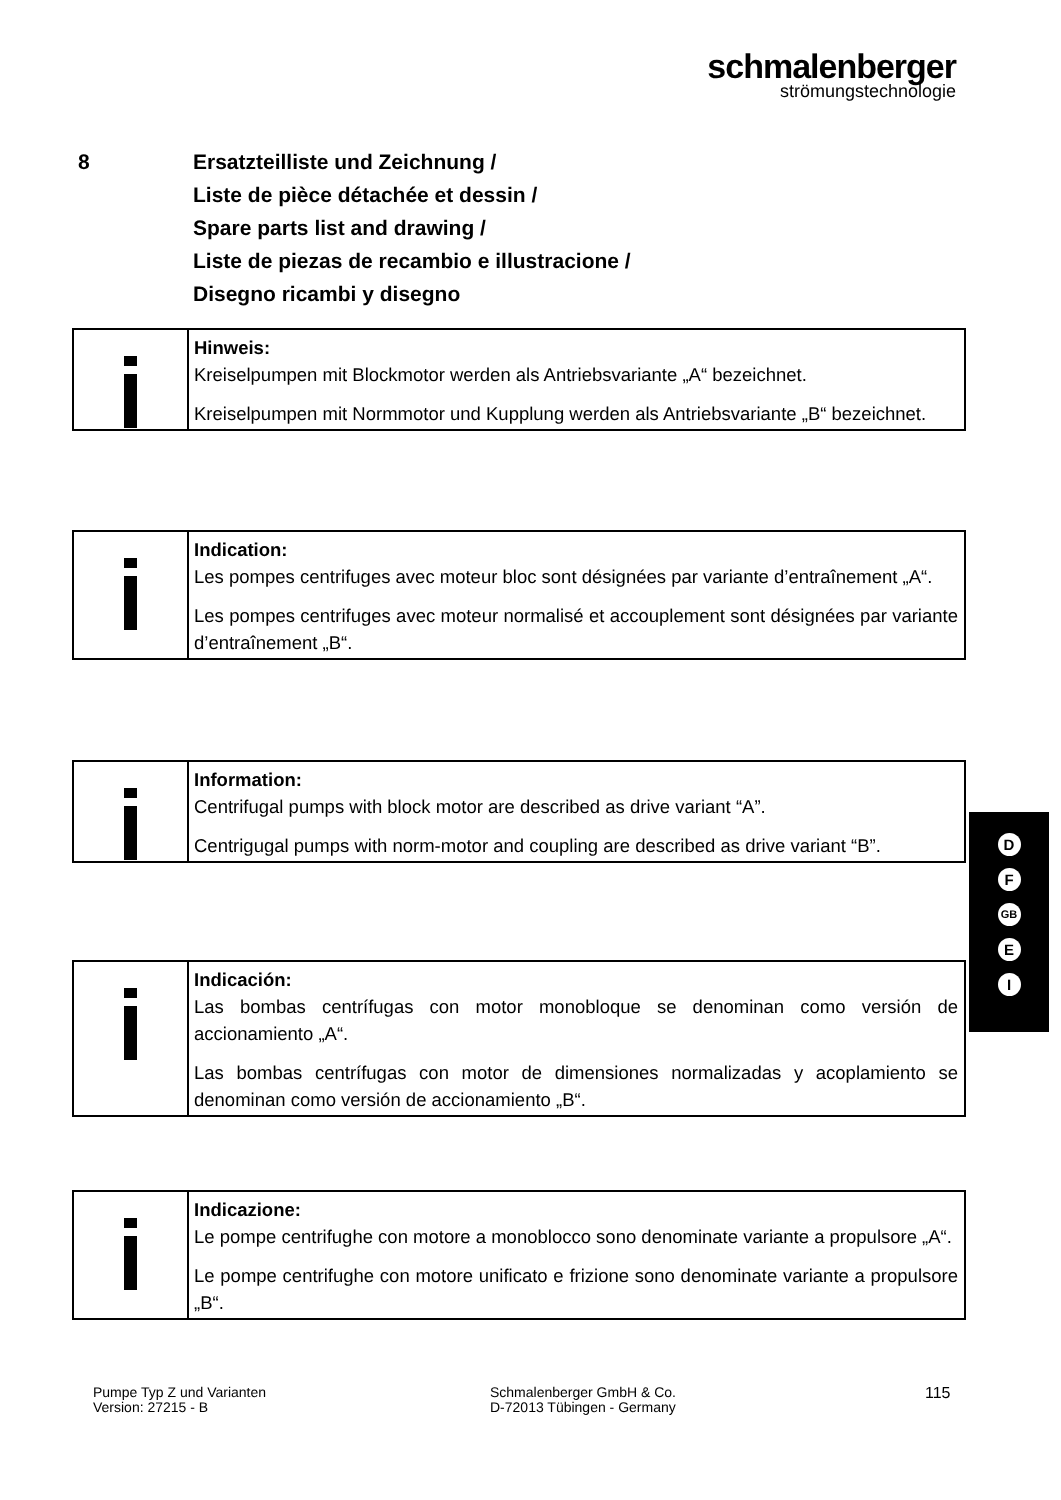schmalenberger
strömungstechnologie
8 Ersatzteilliste und Zeichnung /
Liste de pièce détachée et dessin /
Spare parts list and drawing /
Liste de piezas de recambio e illustracione /
Disegno ricambi y disegno
Hinweis:
Kreiselpumpen mit Blockmotor werden als Antriebsvariante „A“ bezeichnet.
Kreiselpumpen mit Normmotor und Kupplung werden als Antriebsvariante „B“ bezeichnet.
Indication:
Les pompes centrifuges avec moteur bloc sont désignées par variante d’entraînement „A“.
Les pompes centrifuges avec moteur normalisé et accouplement sont désignées par variante d’entraînement „B“.
Information:
Centrifugal pumps with block motor are described as drive variant “A”.
Centrigugal pumps with norm-motor and coupling are described as drive variant “B”.
Indicación:
Las bombas centrífugas con motor monobloque se denominan como versión de accionamiento „A“.
Las bombas centrífugas con motor de dimensiones normalizadas y acoplamiento se denominan como versión de accionamiento „B“.
Indicazione:
Le pompe centrifughe con motore a monoblocco sono denominate variante a propulsore „A“.
Le pompe centrifughe con motore unificato e frizione sono denominate variante a propulsore „B“.
D
F
GB
E
I
Pumpe Typ Z und Varianten
Version: 27215 - B
Schmalenberger GmbH & Co.
D-72013 Tübingen - Germany
115